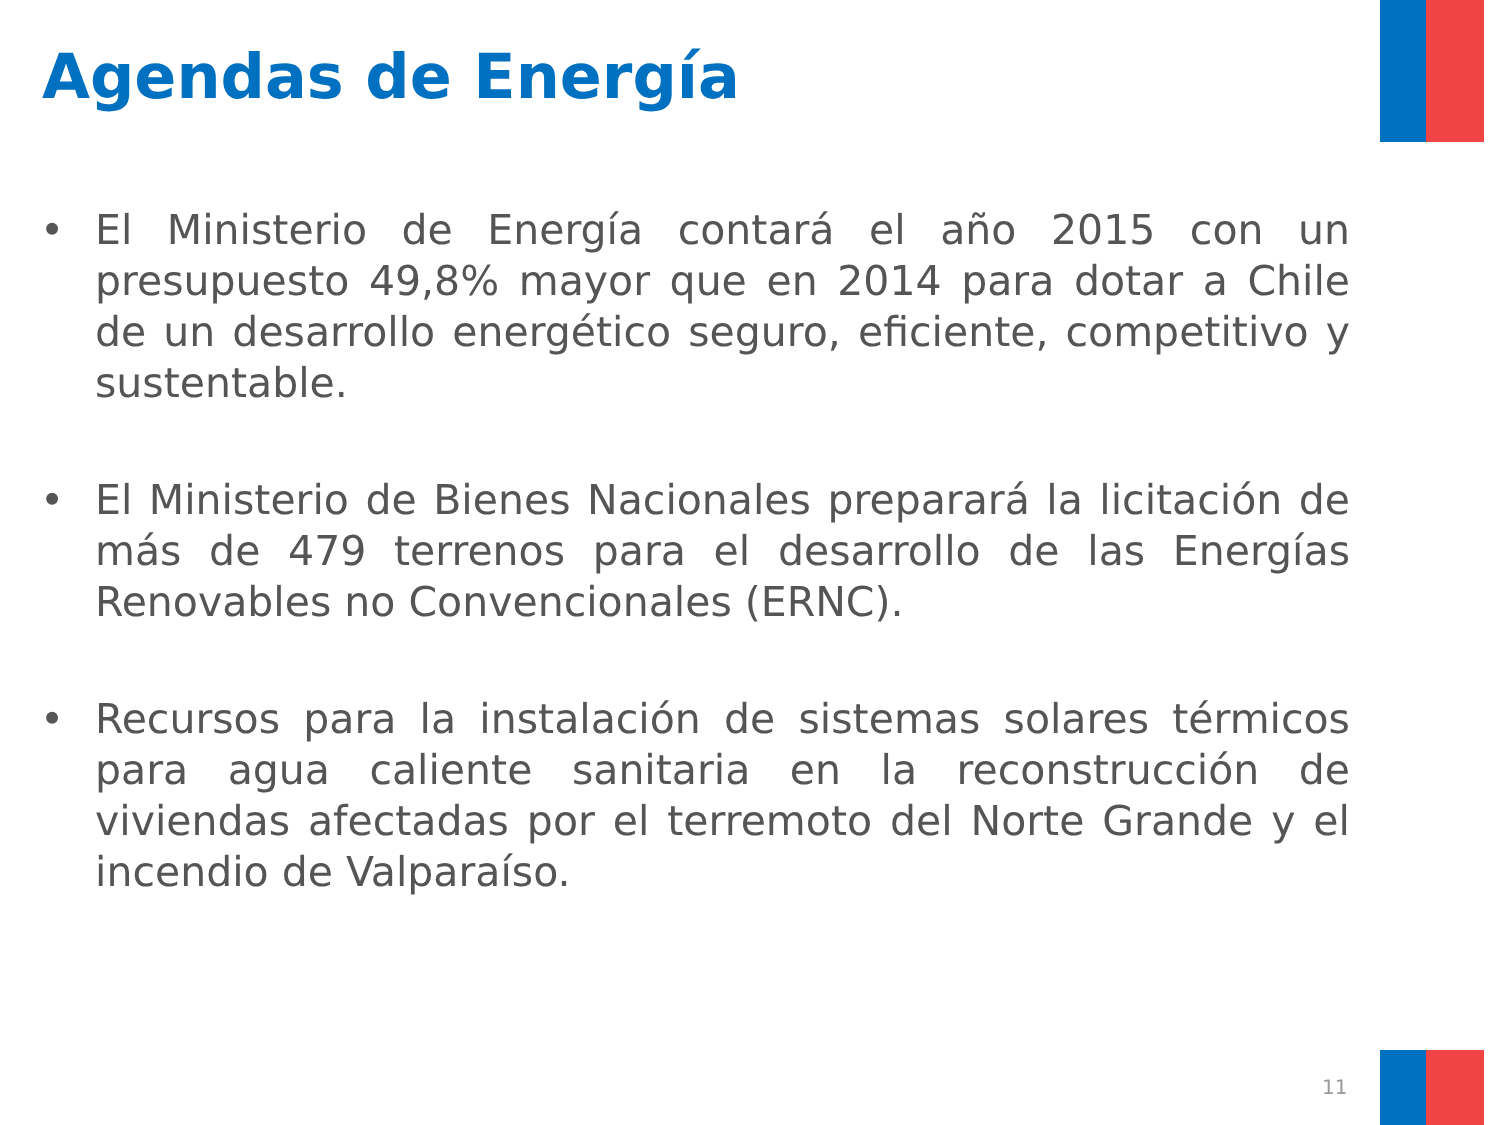Agendas de Energía
• El Ministerio de Energía contará el año 2015 con un presupuesto 49,8% mayor que en 2014 para dotar a Chile de un desarrollo energético seguro, eficiente, competitivo y sustentable.
• El Ministerio de Bienes Nacionales preparará la licitación de más de 479 terrenos para el desarrollo de las Energías Renovables no Convencionales (ERNC).
• Recursos para la instalación de sistemas solares térmicos para agua caliente sanitaria en la reconstrucción de viviendas afectadas por el terremoto del Norte Grande y el incendio de Valparaíso.
11